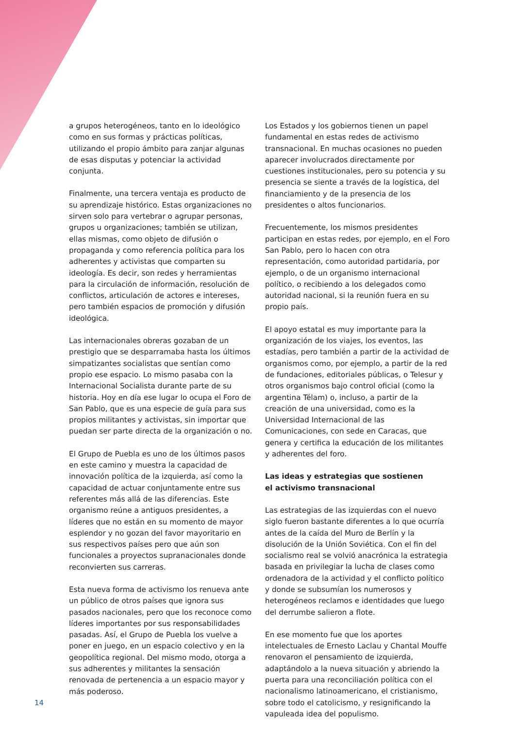a grupos heterogéneos, tanto en lo ideológico como en sus formas y prácticas políticas, utilizando el propio ámbito para zanjar algunas de esas disputas y potenciar la actividad conjunta.
Finalmente, una tercera ventaja es producto de su aprendizaje histórico. Estas organizaciones no sirven solo para vertebrar o agrupar personas, grupos u organizaciones; también se utilizan, ellas mismas, como objeto de difusión o propaganda y como referencia política para los adherentes y activistas que comparten su ideología. Es decir, son redes y herramientas para la circulación de información, resolución de conflictos, articulación de actores e intereses, pero también espacios de promoción y difusión ideológica.
Las internacionales obreras gozaban de un prestigio que se desparramaba hasta los últimos simpatizantes socialistas que sentían como propio ese espacio. Lo mismo pasaba con la Internacional Socialista durante parte de su historia. Hoy en día ese lugar lo ocupa el Foro de San Pablo, que es una especie de guía para sus propios militantes y activistas, sin importar que puedan ser parte directa de la organización o no.
El Grupo de Puebla es uno de los últimos pasos en este camino y muestra la capacidad de innovación política de la izquierda, así como la capacidad de actuar conjuntamente entre sus referentes más allá de las diferencias. Este organismo reúne a antiguos presidentes, a líderes que no están en su momento de mayor esplendor y no gozan del favor mayoritario en sus respectivos países pero que aún son funcionales a proyectos supranacionales donde reconvierten sus carreras.
Esta nueva forma de activismo los renueva ante un público de otros países que ignora sus pasados nacionales, pero que los reconoce como líderes importantes por sus responsabilidades pasadas. Así, el Grupo de Puebla los vuelve a poner en juego, en un espacio colectivo y en la geopolítica regional. Del mismo modo, otorga a sus adherentes y militantes la sensación renovada de pertenencia a un espacio mayor y más poderoso.
Los Estados y los gobiernos tienen un papel fundamental en estas redes de activismo transnacional. En muchas ocasiones no pueden aparecer involucrados directamente por cuestiones institucionales, pero su potencia y su presencia se siente a través de la logística, del financiamiento y de la presencia de los presidentes o altos funcionarios.
Frecuentemente, los mismos presidentes participan en estas redes, por ejemplo, en el Foro San Pablo, pero lo hacen con otra representación, como autoridad partidaria, por ejemplo, o de un organismo internacional político, o recibiendo a los delegados como autoridad nacional, si la reunión fuera en su propio país.
El apoyo estatal es muy importante para la organización de los viajes, los eventos, las estadías, pero también a partir de la actividad de organismos como, por ejemplo, a partir de la red de fundaciones, editoriales públicas, o Telesur y otros organismos bajo control oficial (como la argentina Télam) o, incluso, a partir de la creación de una universidad, como es la Universidad Internacional de las Comunicaciones, con sede en Caracas, que genera y certifica la educación de los militantes y adherentes del foro.
Las ideas y estrategias que sostienen
el activismo transnacional
Las estrategias de las izquierdas con el nuevo siglo fueron bastante diferentes a lo que ocurría antes de la caída del Muro de Berlín y la disolución de la Unión Soviética. Con el fin del socialismo real se volvió anacrónica la estrategia basada en privilegiar la lucha de clases como ordenadora de la actividad y el conflicto político y donde se subsumían los numerosos y heterogéneos reclamos e identidades que luego del derrumbe salieron a flote.
En ese momento fue que los aportes intelectuales de Ernesto Laclau y Chantal Mouffe renovaron el pensamiento de izquierda, adaptándolo a la nueva situación y abriendo la puerta para una reconciliación política con el nacionalismo latinoamericano, el cristianismo, sobre todo el catolicismo, y resignificando la vapuleada idea del populismo.
14